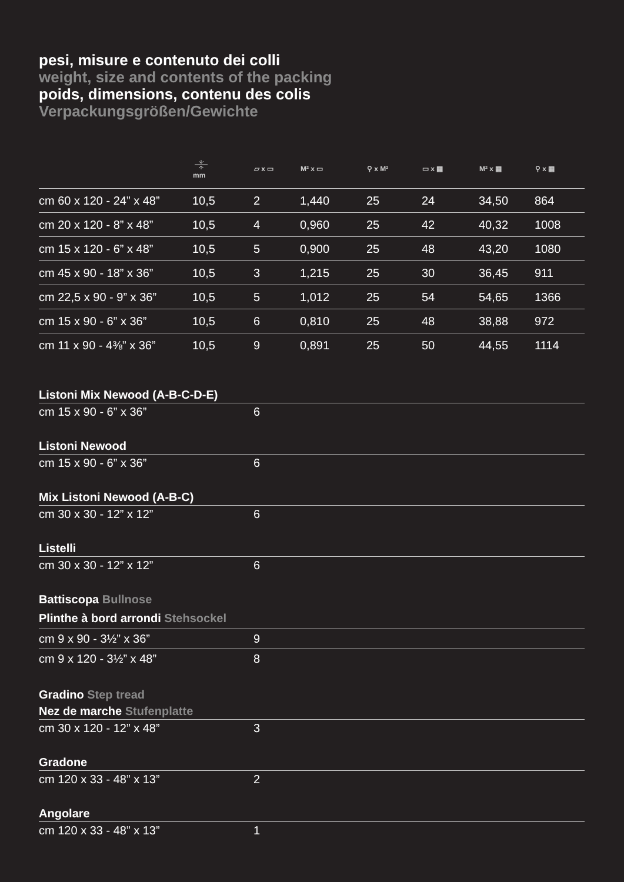pesi, misure e contenuto dei colli
weight, size and contents of the packing
poids, dimensions, contenu des colis
Verpackungsgrößen/Gewichte
| | mm | ▱ x ▭ | M² x ▭ | ⚲ x M² | ▭ x ▦ | M² x ▦ | ⚲ x ▦ |
| --- | --- | --- | --- | --- | --- | --- | --- |
| cm 60 x 120 - 24” x 48” | 10,5 | 2 | 1,440 | 25 | 24 | 34,50 | 864 |
| cm 20 x 120 - 8” x 48” | 10,5 | 4 | 0,960 | 25 | 42 | 40,32 | 1008 |
| cm 15 x 120 - 6” x 48” | 10,5 | 5 | 0,900 | 25 | 48 | 43,20 | 1080 |
| cm 45 x 90 - 18” x 36” | 10,5 | 3 | 1,215 | 25 | 30 | 36,45 | 911 |
| cm 22,5 x 90 - 9” x 36” | 10,5 | 5 | 1,012 | 25 | 54 | 54,65 | 1366 |
| cm 15 x 90 - 6” x 36” | 10,5 | 6 | 0,810 | 25 | 48 | 38,88 | 972 |
| cm 11 x 90 - 4⅜” x 36” | 10,5 | 9 | 0,891 | 25 | 50 | 44,55 | 1114 |
| Listoni Mix Newood (A-B-C-D-E) | |
| cm 15 x 90 - 6” x 36” | 6 |
| Listoni Newood | |
| cm 15 x 90 - 6” x 36” | 6 |
| Mix Listoni Newood (A-B-C) | |
| cm 30 x 30 - 12” x 12” | 6 |
| Listelli | |
| cm 30 x 30 - 12” x 12” | 6 |
| Battiscopa Bullnose | |
| Plinthe à bord arrondi Stehsockel | |
| cm 9 x 90 - 3½” x 36” | 9 |
| cm 9 x 120 - 3½” x 48” | 8 |
| Gradino Step tread | |
| Nez de marche Stufenplatte | |
| cm 30 x 120 - 12” x 48” | 3 |
| Gradone | |
| cm 120 x 33 - 48” x 13” | 2 |
| Angolare | |
| cm 120 x 33 - 48” x 13” | 1 |